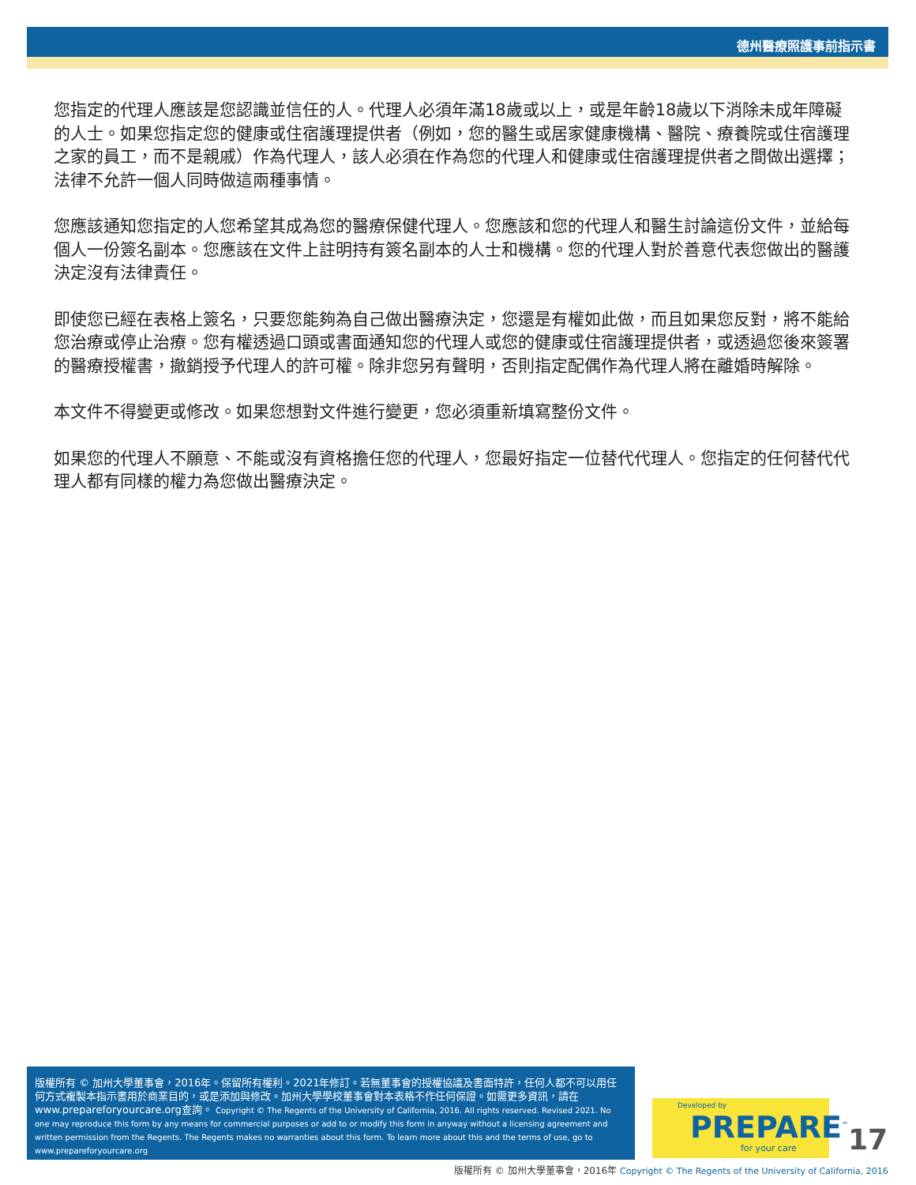德州醫療照護事前指示書
您指定的代理人應該是您認識並信任的人。代理人必須年滿18歲或以上，或是年齡18歲以下消除未成年障礙的人士。如果您指定您的健康或住宿護理提供者（例如，您的醫生或居家健康機構、醫院、療養院或住宿護理之家的員工，而不是親戚）作為代理人，該人必須在作為您的代理人和健康或住宿護理提供者之間做出選擇；法律不允許一個人同時做這兩種事情。
您應該通知您指定的人您希望其成為您的醫療保健代理人。您應該和您的代理人和醫生討論這份文件，並給每個人一份簽名副本。您應該在文件上註明持有簽名副本的人士和機構。您的代理人對於善意代表您做出的醫護決定沒有法律責任。
即使您已經在表格上簽名，只要您能夠為自己做出醫療決定，您還是有權如此做，而且如果您反對，將不能給您治療或停止治療。您有權透過口頭或書面通知您的代理人或您的健康或住宿護理提供者，或透過您後來簽署的醫療授權書，撤銷授予代理人的許可權。除非您另有聲明，否則指定配偶作為代理人將在離婚時解除。
本文件不得變更或修改。如果您想對文件進行變更，您必須重新填寫整份文件。
如果您的代理人不願意、不能或沒有資格擔任您的代理人，您最好指定一位替代代理人。您指定的任何替代代理人都有同樣的權力為您做出醫療決定。
版權所有 © 加州大學董事會，2016年。保留所有權利。2021年修訂。若無董事會的授權協議及書面特許，任何人都不可以用任何方式複製本指示書用於商業目的，或是添加與修改。加州大學學校董事會對本表格不作任何保證。如需更多資訊，請在www.prepareforyourcare.org查詢。 Copyright © The Regents of the University of California, 2016. All rights reserved. Revised 2021. No one may reproduce this form by any means for commercial purposes or add to or modify this form in anyway without a licensing agreement and written permission from the Regents. The Regents makes no warranties about this form. To learn more about this and the terms of use, go to www.prepareforyourcare.org
Developed by
PREPARE<sup>™</sup>
for your care
17
版權所有 © 加州大學董事會，2016年 Copyright © The Regents of the University of California, 2016